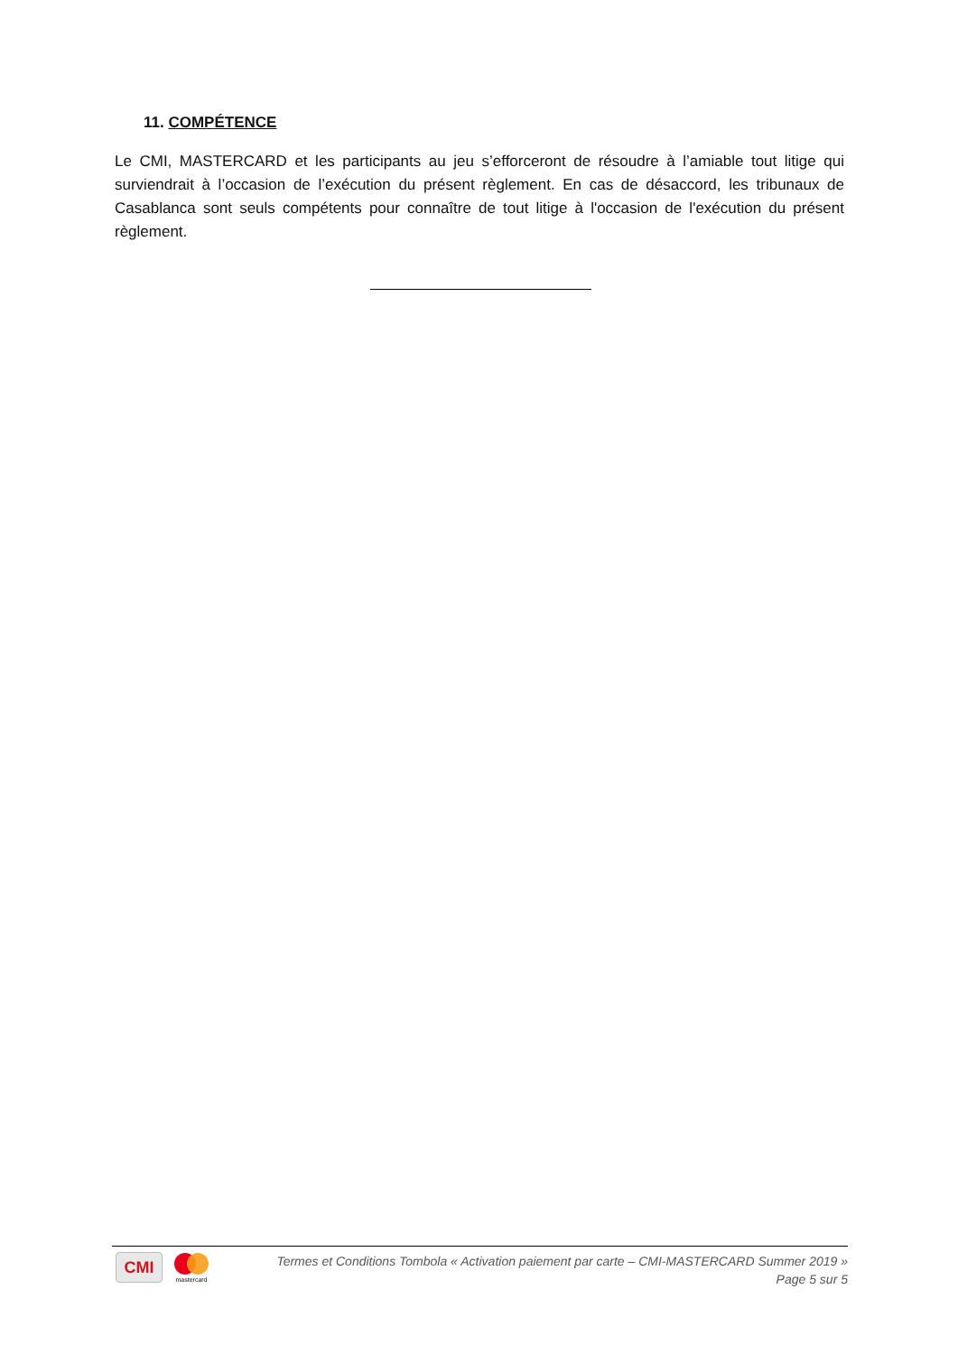11. COMPÉTENCE
Le CMI, MASTERCARD et les participants au jeu s’efforceront de résoudre à l’amiable tout litige qui surviendrait à l’occasion de l’exécution du présent règlement. En cas de désaccord, les tribunaux de Casablanca sont seuls compétents pour connaître de tout litige à l'occasion de l'exécution du présent règlement.
CMI
mastercard
Termes et Conditions Tombola « Activation paiement par carte – CMI-MASTERCARD Summer 2019 »
Page 5 sur 5